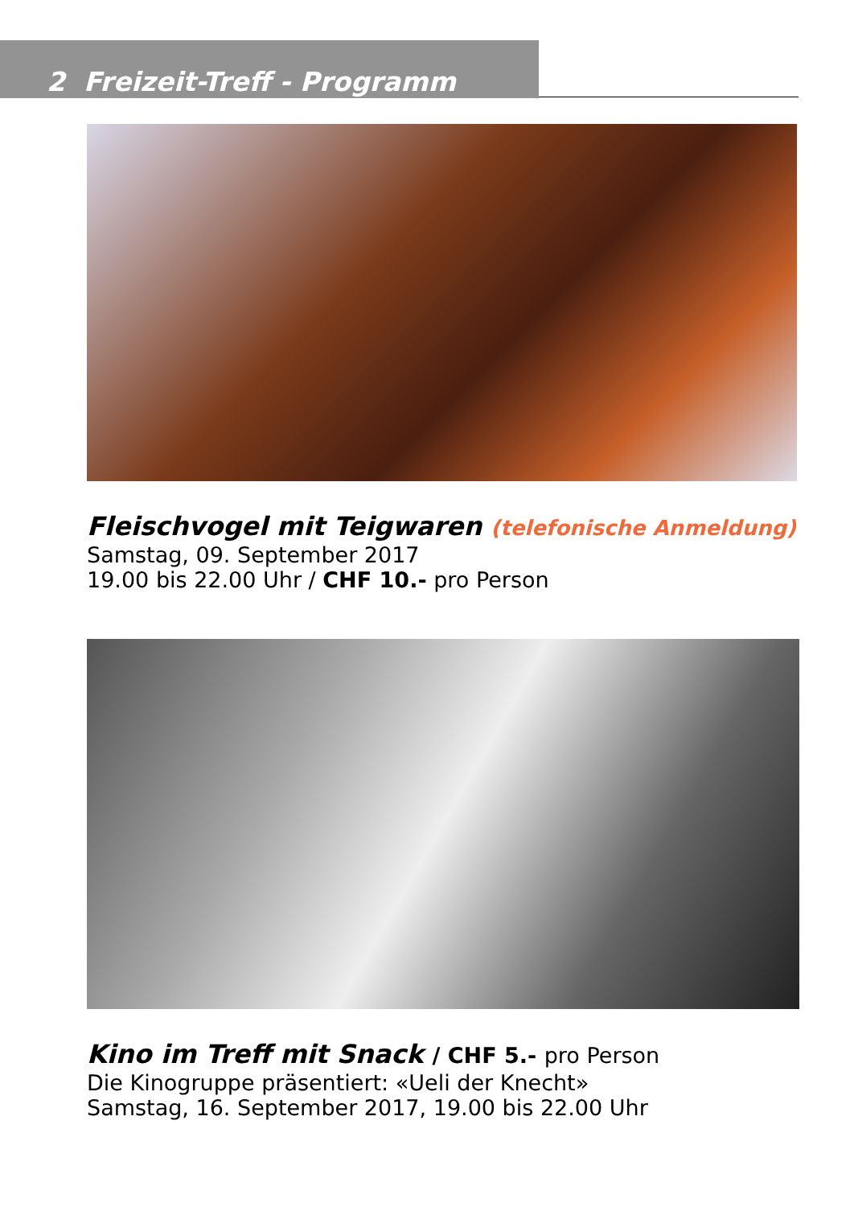2 Freizeit-Treff - Programm
Fleischvogel mit Teigwaren (telefonische Anmeldung)
Samstag, 09. September 2017
19.00 bis 22.00 Uhr / CHF 10.- pro Person
Kino im Treff mit Snack / CHF 5.- pro Person
Die Kinogruppe präsentiert: «Ueli der Knecht»
Samstag, 16. September 2017, 19.00 bis 22.00 Uhr